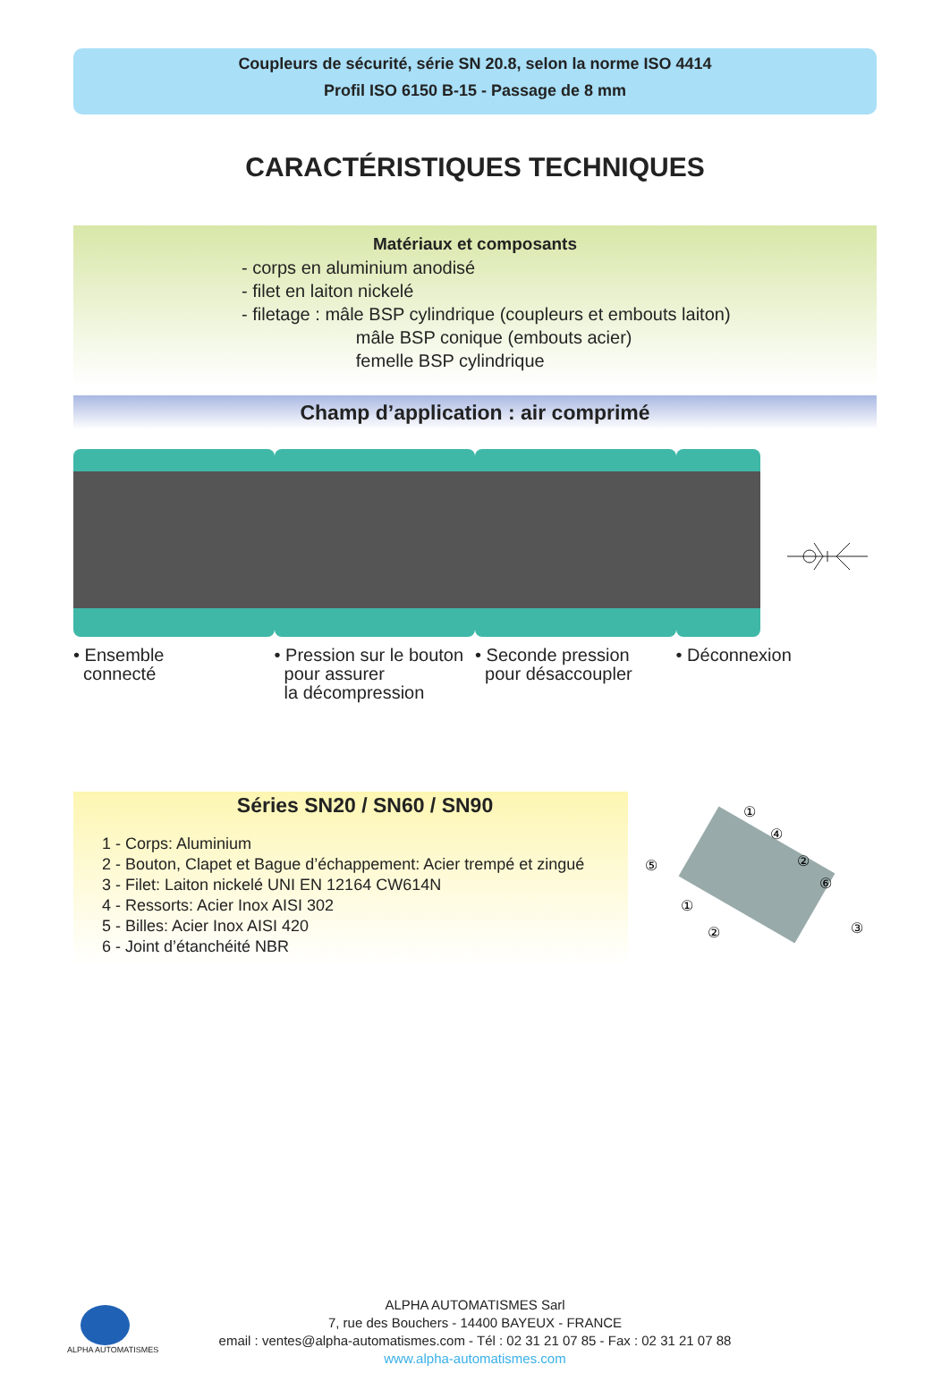Coupleurs de sécurité, série SN 20.8, selon la norme ISO 4414
Profil ISO 6150 B-15 - Passage de 8 mm
CARACTÉRISTIQUES TECHNIQUES
Matériaux et composants
- corps en aluminium anodisé
- filet en laiton nickelé
- filetage : mâle BSP cylindrique (coupleurs et embouts laiton)
mâle BSP conique (embouts acier)
femelle BSP cylindrique
Champ d’application : air comprimé
• Ensemble
connecté
• Pression sur le bouton
pour assurer
la décompression
• Seconde pression
pour désaccoupler
• Déconnexion
Séries SN20 / SN60 / SN90
1 - Corps: Aluminium
2 - Bouton, Clapet et Bague d’échappement: Acier trempé et zingué
3 - Filet: Laiton nickelé UNI EN 12164 CW614N
4 - Ressorts: Acier Inox AISI 302
5 - Billes: Acier Inox AISI 420
6 - Joint d’étanchéité NBR
①
④
⑤
②
⑥
①
②
③
ALPHA AUTOMATISMES
ALPHA AUTOMATISMES Sarl
7, rue des Bouchers - 14400 BAYEUX - FRANCE
email : ventes@alpha-automatismes.com - Tél : 02 31 21 07 85 - Fax : 02 31 21 07 88
www.alpha-automatismes.com